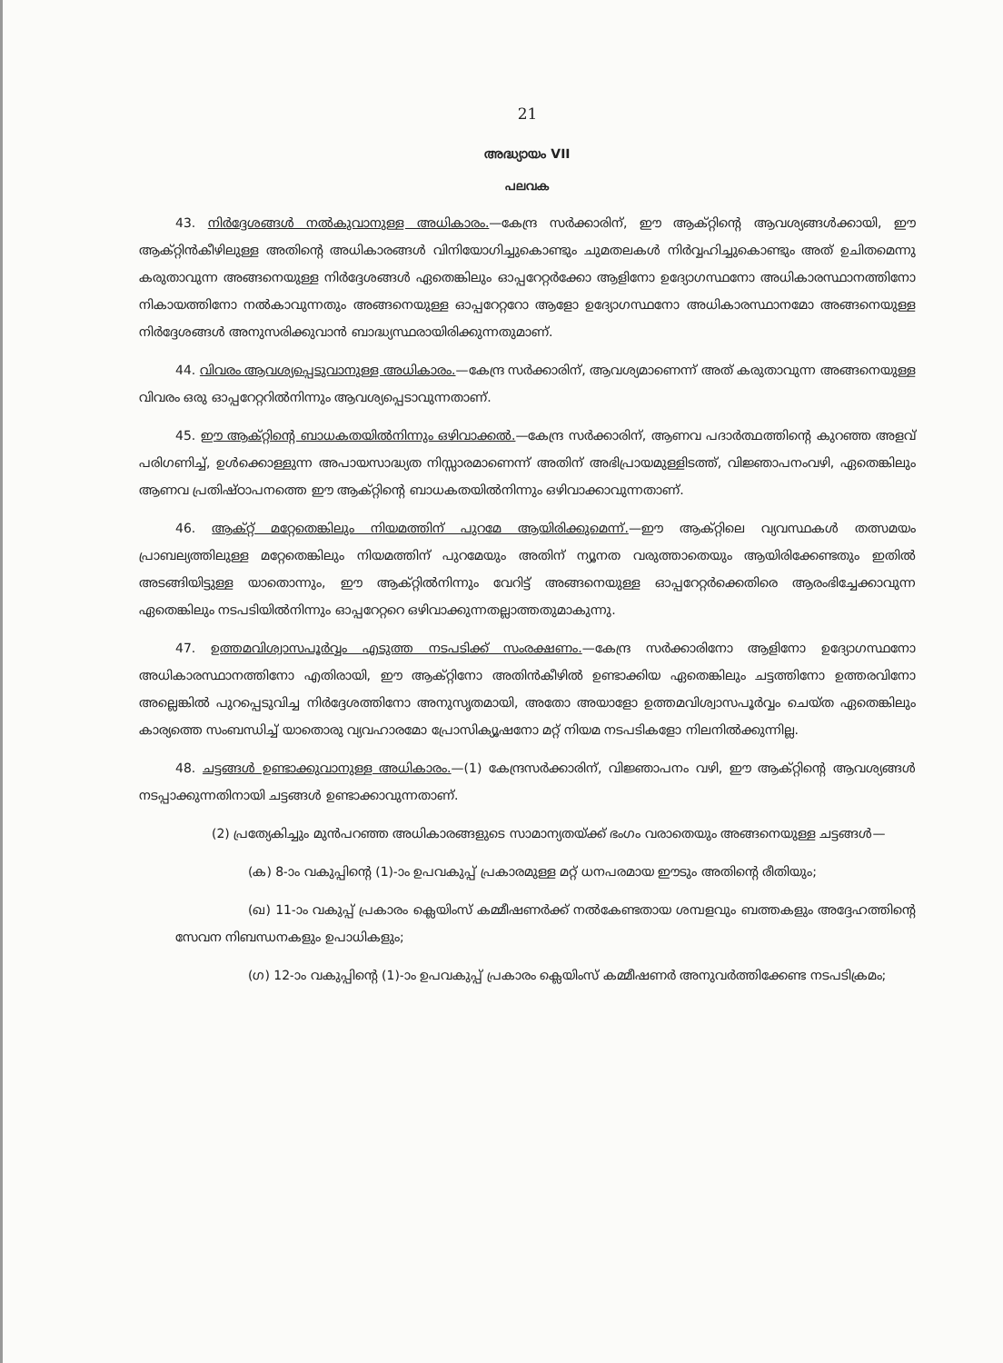21
അദ്ധ്യായം VII
പലവക
43. നിർദ്ദേശങ്ങൾ നൽകുവാനുള്ള അധികാരം.—കേന്ദ്ര സർക്കാരിന്, ഈ ആക്റ്റിന്റെ ആവശ്യങ്ങൾക്കായി, ഈ ആക്റ്റിൻകീഴിലുള്ള അതിന്റെ അധികാരങ്ങൾ വിനിയോഗിച്ചുകൊണ്ടും ചുമതലകൾ നിർവ്വഹിച്ചുകൊണ്ടും അത് ഉചിതമെന്നു കരുതാവുന്ന അങ്ങനെയുള്ള നിർദ്ദേശങ്ങൾ ഏതെങ്കിലും ഓപ്പറേറ്റർക്കോ ആളിനോ ഉദ്യോഗസ്ഥനോ അധികാരസ്ഥാനത്തിനോ നികായത്തിനോ നൽകാവുന്നതും അങ്ങനെയുള്ള ഓപ്പറേറ്ററോ ആളോ ഉദ്യോഗസ്ഥനോ അധികാരസ്ഥാനമോ അങ്ങനെയുള്ള നിർദ്ദേശങ്ങൾ അനുസരിക്കുവാൻ ബാദ്ധ്യസ്ഥരായിരിക്കുന്നതുമാണ്.
44. വിവരം ആവശ്യപ്പെടുവാനുള്ള അധികാരം.—കേന്ദ്ര സർക്കാരിന്, ആവശ്യമാണെന്ന് അത് കരുതാവുന്ന അങ്ങനെയുള്ള വിവരം ഒരു ഓപ്പറേറ്ററിൽനിന്നും ആവശ്യപ്പെടാവുന്നതാണ്.
45. ഈ ആക്റ്റിന്റെ ബാധകതയിൽനിന്നും ഒഴിവാക്കൽ.—കേന്ദ്ര സർക്കാരിന്, ആണവ പദാർത്ഥത്തിന്റെ കുറഞ്ഞ അളവ് പരിഗണിച്ച്, ഉൾക്കൊള്ളുന്ന അപായസാദ്ധ്യത നിസ്സാരമാണെന്ന് അതിന് അഭിപ്രായമുള്ളിടത്ത്, വിജ്ഞാപനംവഴി, ഏതെങ്കിലും ആണവ പ്രതിഷ്ഠാപനത്തെ ഈ ആക്റ്റിന്റെ ബാധകതയിൽനിന്നും ഒഴിവാക്കാവുന്നതാണ്.
46. ആക്റ്റ് മറ്റേതെങ്കിലും നിയമത്തിന് പുറമേ ആയിരിക്കുമെന്ന്.—ഈ ആക്റ്റിലെ വ്യവസ്ഥകൾ തത്സമയം പ്രാബല്യത്തിലുള്ള മറ്റേതെങ്കിലും നിയമത്തിന് പുറമേയും അതിന് ന്യൂനത വരുത്താതെയും ആയിരിക്കേണ്ടതും ഇതിൽ അടങ്ങിയിട്ടുള്ള യാതൊന്നും, ഈ ആക്റ്റിൽനിന്നും വേറിട്ട് അങ്ങനെയുള്ള ഓപ്പറേറ്റർക്കെതിരെ ആരംഭിച്ചേക്കാവുന്ന ഏതെങ്കിലും നടപടിയിൽനിന്നും ഓപ്പറേറ്ററെ ഒഴിവാക്കുന്നതല്ലാത്തതുമാകുന്നു.
47. ഉത്തമവിശ്വാസപൂർവ്വം എടുത്ത നടപടിക്ക് സംരക്ഷണം.—കേന്ദ്ര സർക്കാരിനോ ആളിനോ ഉദ്യോഗസ്ഥനോ അധികാരസ്ഥാനത്തിനോ എതിരായി, ഈ ആക്റ്റിനോ അതിൻകീഴിൽ ഉണ്ടാക്കിയ ഏതെങ്കിലും ചട്ടത്തിനോ ഉത്തരവിനോ അല്ലെങ്കിൽ പുറപ്പെടുവിച്ച നിർദ്ദേശത്തിനോ അനുസൃതമായി, അതോ അയാളോ ഉത്തമവിശ്വാസപൂർവ്വം ചെയ്ത ഏതെങ്കിലും കാര്യത്തെ സംബന്ധിച്ച് യാതൊരു വ്യവഹാരമോ പ്രോസിക്യൂഷനോ മറ്റ് നിയമ നടപടികളോ നിലനിൽക്കുന്നില്ല.
48. ചട്ടങ്ങൾ ഉണ്ടാക്കുവാനുള്ള അധികാരം.—(1) കേന്ദ്രസർക്കാരിന്, വിജ്ഞാപനം വഴി, ഈ ആക്റ്റിന്റെ ആവശ്യങ്ങൾ നടപ്പാക്കുന്നതിനായി ചട്ടങ്ങൾ ഉണ്ടാക്കാവുന്നതാണ്.
(2) പ്രത്യേകിച്ചും മുൻപറഞ്ഞ അധികാരങ്ങളുടെ സാമാന്യതയ്ക്ക് ഭംഗം വരാതെയും അങ്ങനെയുള്ള ചട്ടങ്ങൾ—
(ക) 8-ാം വകുപ്പിന്റെ (1)-ാം ഉപവകുപ്പ് പ്രകാരമുള്ള മറ്റ് ധനപരമായ ഈടും അതിന്റെ രീതിയും;
(ഖ) 11-ാം വകുപ്പ് പ്രകാരം ക്ലെയിംസ് കമ്മീഷണർക്ക് നൽകേണ്ടതായ ശമ്പളവും ബത്തകളും അദ്ദേഹത്തിന്റെ സേവന നിബന്ധനകളും ഉപാധികളും;
(ഗ) 12-ാം വകുപ്പിന്റെ (1)-ാം ഉപവകുപ്പ് പ്രകാരം ക്ലെയിംസ് കമ്മീഷണർ അനുവർത്തിക്കേണ്ട നടപടിക്രമം;